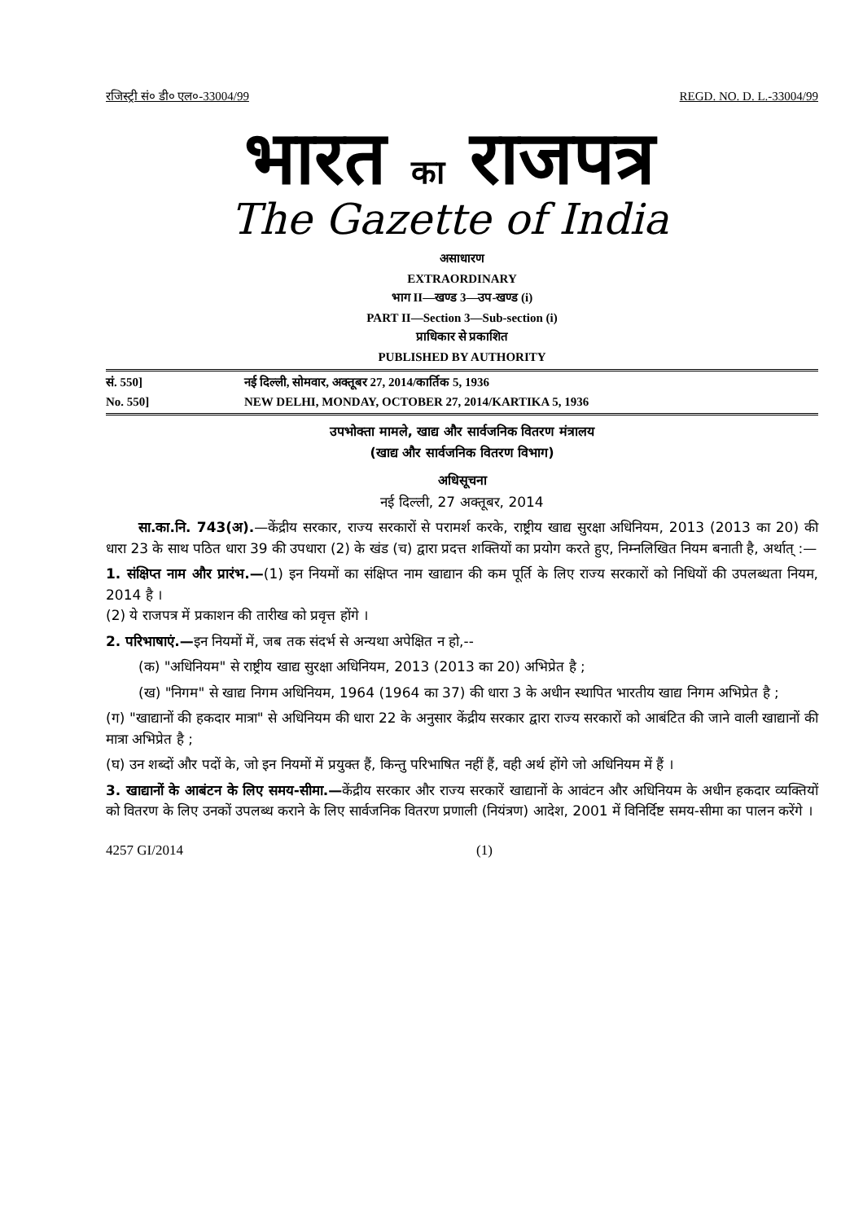रजिस्ट्री सं० डी० एल०-33004/99 REGD. NO. D. L.-33004/99
भारत का राजपत्र
The Gazette of India
असाधारण
EXTRAORDINARY
भाग II—खण्ड 3—उप-खण्ड (i)
PART II—Section 3—Sub-section (i)
प्राधिकार से प्रकाशित
PUBLISHED BY AUTHORITY
सं. 550] नई दिल्ली, सोमवार, अक्तूबर 27, 2014/कार्तिक 5, 1936
No. 550] NEW DELHI, MONDAY, OCTOBER 27, 2014/KARTIKA 5, 1936
उपभोक्ता मामले, खाद्य और सार्वजनिक वितरण मंत्रालय
(खाद्य और सार्वजनिक वितरण विभाग)
अधिसूचना
नई दिल्ली, 27 अक्तूबर, 2014
सा.का.नि. 743(अ).—केंद्रीय सरकार, राज्य सरकारों से परामर्श करके, राष्ट्रीय खाद्य सुरक्षा अधिनियम, 2013 (2013 का 20) की धारा 23 के साथ पठित धारा 39 की उपधारा (2) के खंड (च) द्वारा प्रदत्त शक्तियों का प्रयोग करते हुए, निम्नलिखित नियम बनाती है, अर्थात् :—
1. संक्षिप्त नाम और प्रारंभ.—(1) इन नियमों का संक्षिप्त नाम खाद्यान की कम पूर्ति के लिए राज्य सरकारों को निधियों की उपलब्धता नियम, 2014 है ।
(2) ये राजपत्र में प्रकाशन की तारीख को प्रवृत्त होंगे ।
2. परिभाषाएं.—इन नियमों में, जब तक संदर्भ से अन्यथा अपेक्षित न हो,--
(क) "अधिनियम" से राष्ट्रीय खाद्य सुरक्षा अधिनियम, 2013 (2013 का 20) अभिप्रेत है ;
(ख) "निगम" से खाद्य निगम अधिनियम, 1964 (1964 का 37) की धारा 3 के अधीन स्थापित भारतीय खाद्य निगम अभिप्रेत है ;
(ग) "खाद्यानों की हकदार मात्रा" से अधिनियम की धारा 22 के अनुसार केंद्रीय सरकार द्वारा राज्य सरकारों को आबंटित की जाने वाली खाद्यानों की मात्रा अभिप्रेत है ;
(घ) उन शब्दों और पदों के, जो इन नियमों में प्रयुक्त हैं, किन्तु परिभाषित नहीं हैं, वही अर्थ होंगे जो अधिनियम में हैं ।
3. खाद्यानों के आबंटन के लिए समय-सीमा.—केंद्रीय सरकार और राज्य सरकारें खाद्यानों के आवंटन और अधिनियम के अधीन हकदार व्यक्तियों को वितरण के लिए उनकों उपलब्ध कराने के लिए सार्वजनिक वितरण प्रणाली (नियंत्रण) आदेश, 2001 में विनिर्दिष्ट समय-सीमा का पालन करेंगे ।
4257 GI/2014 (1)